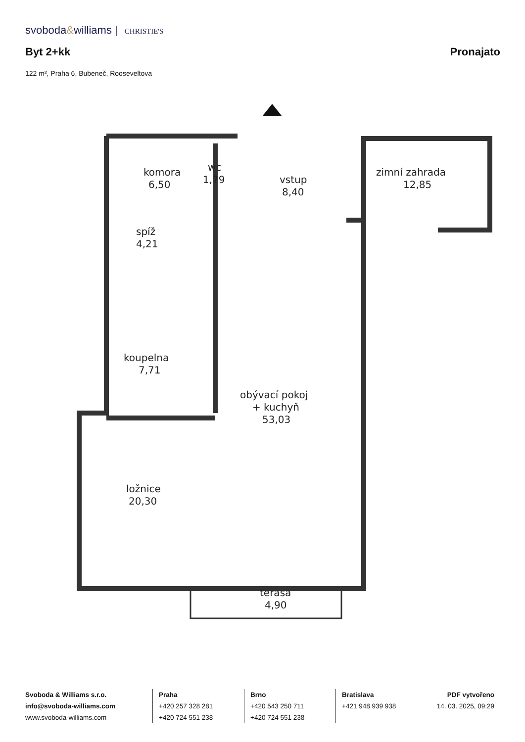svoboda&williams | CHRISTIE'S
Byt 2+kk Pronajato
122 m², Praha 6, Bubeneč, Rooseveltova
komora
6,50
wc
1,79
vstup
8,40
zimní zahrada
12,85
spíž
4,21
koupelna
7,71
obývací pokoj
+ kuchyň
53,03
ložnice
20,30
terasa
4,90
Svoboda & Williams s.r.o.
info@svoboda-williams.com
www.svoboda-williams.com
Praha
+420 257 328 281
+420 724 551 238
Brno
+420 543 250 711
+420 724 551 238
Bratislava
+421 948 939 938
PDF vytvořeno
14. 03. 2025, 09:29